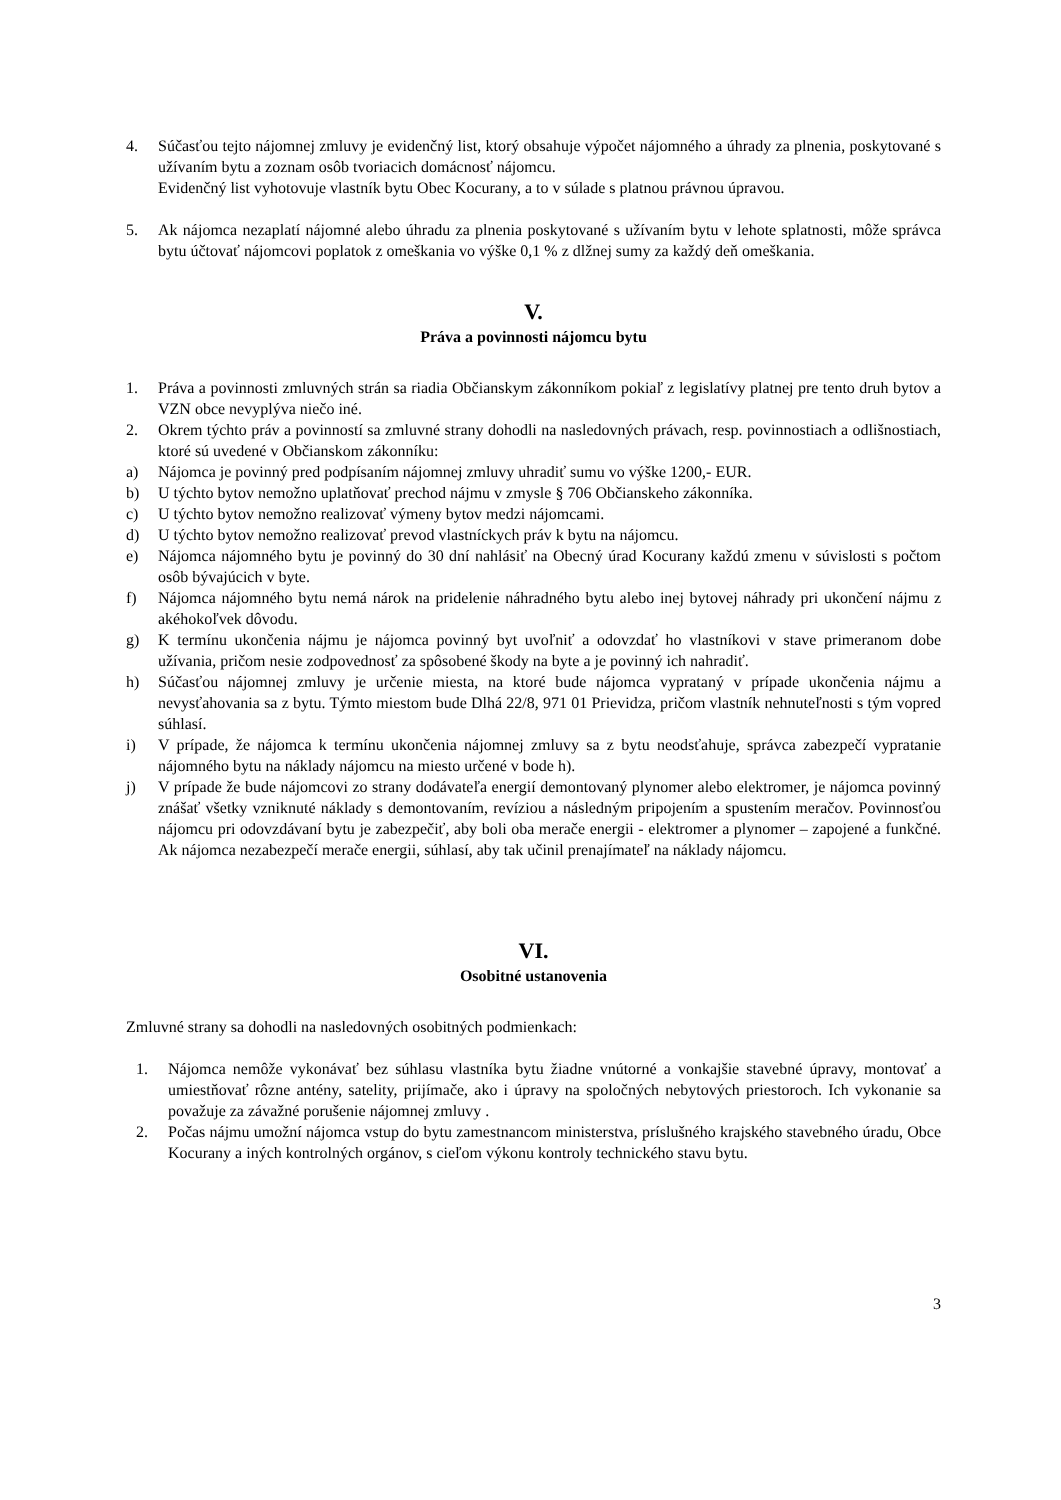4. Súčasťou tejto nájomnej zmluvy je evidenčný list, ktorý obsahuje výpočet nájomného a úhrady za plnenia, poskytované s užívaním bytu a zoznam osôb tvoriacich domácnosť nájomcu.
Evidenčný list vyhotovuje vlastník bytu Obec Kocurany, a to v súlade s platnou právnou úpravou.
5. Ak nájomca nezaplatí nájomné alebo úhradu za plnenia poskytované s užívaním bytu v lehote splatnosti, môže správca bytu účtovať nájomcovi poplatok z omeškania vo výške 0,1 % z dlžnej sumy za každý deň omeškania.
V.
Práva a povinnosti nájomcu bytu
1. Práva a povinnosti zmluvných strán sa riadia Občianskym zákonníkom pokiaľ z legislatívy platnej pre tento druh bytov a VZN obce nevyplýva niečo iné.
2. Okrem týchto práv a povinností sa zmluvné strany dohodli na nasledovných právach, resp. povinnostiach a odlišnostiach, ktoré sú uvedené v Občianskom zákonníku:
a) Nájomca je povinný pred podpísaním nájomnej zmluvy uhradiť sumu vo výške 1200,- EUR.
b) U týchto bytov nemožno uplatňovať prechod nájmu v zmysle § 706 Občianskeho zákonníka.
c) U týchto bytov nemožno realizovať výmeny bytov medzi nájomcami.
d) U týchto bytov nemožno realizovať prevod vlastníckych práv k bytu na nájomcu.
e) Nájomca nájomného bytu je povinný do 30 dní nahlásiť na Obecný úrad Kocurany každú zmenu v súvislosti s počtom osôb bývajúcich v byte.
f) Nájomca nájomného bytu nemá nárok na pridelenie náhradného bytu alebo inej bytovej náhrady pri ukončení nájmu z akéhokoľvek dôvodu.
g) K termínu ukončenia nájmu je nájomca povinný byt uvoľniť a odovzdať ho vlastníkovi v stave primeranom dobe užívania, pričom nesie zodpovednosť za spôsobené škody na byte a je povinný ich nahradiť.
h) Súčasťou nájomnej zmluvy je určenie miesta, na ktoré bude nájomca vyprataný v prípade ukončenia nájmu a nevysťahovania sa z bytu. Týmto miestom bude Dlhá 22/8, 971 01 Prievidza, pričom vlastník nehnuteľnosti s tým vopred súhlasí.
i) V prípade, že nájomca k termínu ukončenia nájomnej zmluvy sa z bytu neodsťahuje, správca zabezpečí vypratanie nájomného bytu na náklady nájomcu na miesto určené v bode h).
j) V prípade že bude nájomcovi zo strany dodávateľa energií demontovaný plynomer alebo elektromer, je nájomca povinný znášať všetky vzniknuté náklady s demontovaním, revíziou a následným pripojením a spustením meračov. Povinnosťou nájomcu pri odovzdávaní bytu je zabezpečiť, aby boli oba merače energii - elektromer a plynomer – zapojené a funkčné. Ak nájomca nezabezpečí merače energii, súhlasí, aby tak učinil prenajímateľ na náklady nájomcu.
VI.
Osobitné ustanovenia
Zmluvné strany sa dohodli na nasledovných osobitných podmienkach:
1. Nájomca nemôže vykonávať bez súhlasu vlastníka bytu žiadne vnútorné a vonkajšie stavebné úpravy, montovať a umiestňovať rôzne antény, satelity, prijímače, ako i úpravy na spoločných nebytových priestoroch. Ich vykonanie sa považuje za závažné porušenie nájomnej zmluvy .
2. Počas nájmu umožní nájomca vstup do bytu zamestnancom ministerstva, príslušného krajského stavebného úradu, Obce Kocurany a iných kontrolných orgánov, s cieľom výkonu kontroly technického stavu bytu.
3